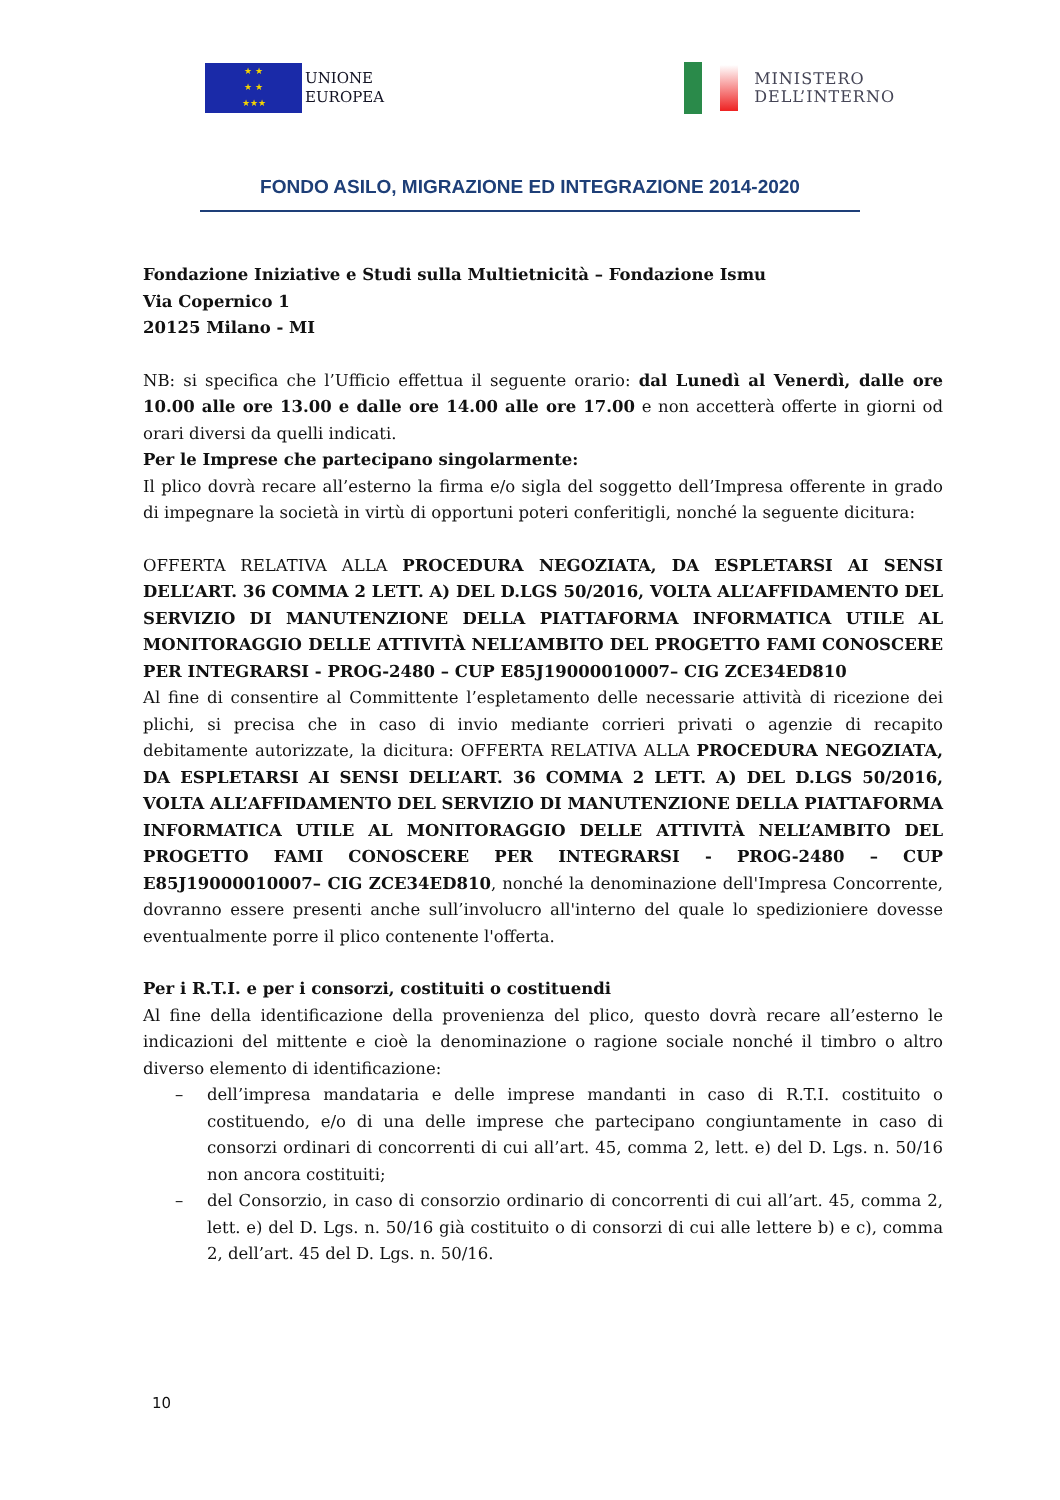★ ★
★ ★
★★★
UNIONE
EUROPEA
MINISTERO
DELL’INTERNO
FONDO ASILO, MIGRAZIONE ED INTEGRAZIONE 2014-2020
Fondazione Iniziative e Studi sulla Multietnicità – Fondazione Ismu
Via Copernico 1
20125 Milano - MI
NB: si specifica che l’Ufficio effettua il seguente orario: dal Lunedì al Venerdì, dalle ore 10.00 alle ore 13.00 e dalle ore 14.00 alle ore 17.00 e non accetterà offerte in giorni od orari diversi da quelli indicati.
Per le Imprese che partecipano singolarmente:
Il plico dovrà recare all’esterno la firma e/o sigla del soggetto dell’Impresa offerente in grado di impegnare la società in virtù di opportuni poteri conferitigli, nonché la seguente dicitura:
OFFERTA RELATIVA ALLA PROCEDURA NEGOZIATA, DA ESPLETARSI AI SENSI DELL’ART. 36 COMMA 2 LETT. A) DEL D.LGS 50/2016, VOLTA ALL’AFFIDAMENTO DEL SERVIZIO DI MANUTENZIONE DELLA PIATTAFORMA INFORMATICA UTILE AL MONITORAGGIO DELLE ATTIVITÀ NELL’AMBITO DEL PROGETTO FAMI CONOSCERE PER INTEGRARSI - PROG-2480 – CUP E85J19000010007– CIG ZCE34ED810
Al fine di consentire al Committente l’espletamento delle necessarie attività di ricezione dei plichi, si precisa che in caso di invio mediante corrieri privati o agenzie di recapito debitamente autorizzate, la dicitura: OFFERTA RELATIVA ALLA PROCEDURA NEGOZIATA, DA ESPLETARSI AI SENSI DELL’ART. 36 COMMA 2 LETT. A) DEL D.LGS 50/2016, VOLTA ALL’AFFIDAMENTO DEL SERVIZIO DI MANUTENZIONE DELLA PIATTAFORMA INFORMATICA UTILE AL MONITORAGGIO DELLE ATTIVITÀ NELL’AMBITO DEL PROGETTO FAMI CONOSCERE PER INTEGRARSI - PROG-2480 – CUP E85J19000010007– CIG ZCE34ED810, nonché la denominazione dell'Impresa Concorrente, dovranno essere presenti anche sull’involucro all'interno del quale lo spedizioniere dovesse eventualmente porre il plico contenente l'offerta.
Per i R.T.I. e per i consorzi, costituiti o costituendi
Al fine della identificazione della provenienza del plico, questo dovrà recare all’esterno le indicazioni del mittente e cioè la denominazione o ragione sociale nonché il timbro o altro diverso elemento di identificazione:
– dell’impresa mandataria e delle imprese mandanti in caso di R.T.I. costituito o costituendo, e/o di una delle imprese che partecipano congiuntamente in caso di consorzi ordinari di concorrenti di cui all’art. 45, comma 2, lett. e) del D. Lgs. n. 50/16 non ancora costituiti;
– del Consorzio, in caso di consorzio ordinario di concorrenti di cui all’art. 45, comma 2, lett. e) del D. Lgs. n. 50/16 già costituito o di consorzi di cui alle lettere b) e c), comma 2, dell’art. 45 del D. Lgs. n. 50/16.
10